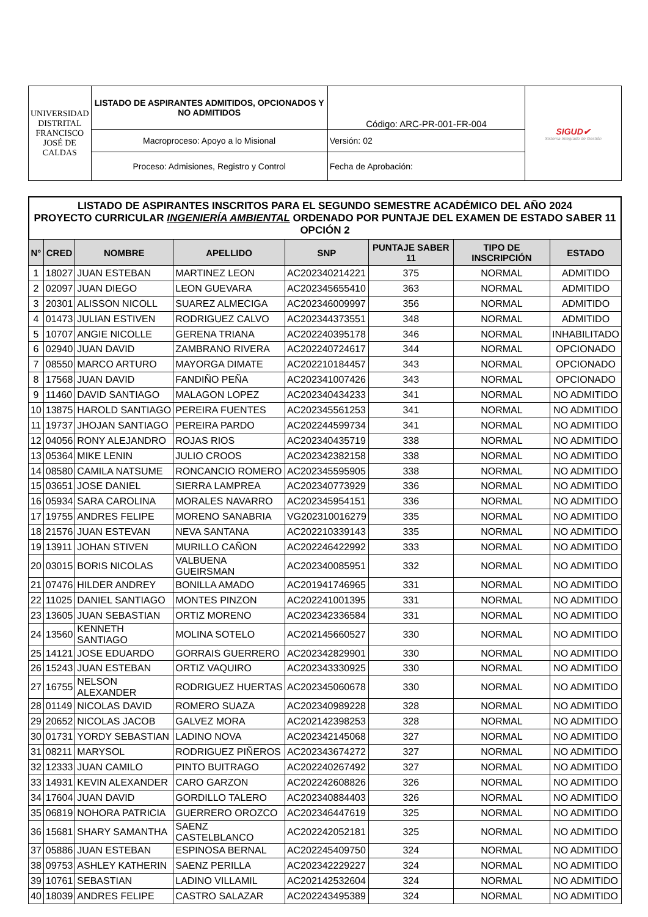| UNIVERSIDAD DISTRITAL FRANCISCO JOSÉ DE CALDAS | LISTADO DE ASPIRANTES ADMITIDOS, OPCIONADOS Y NO ADMITIDOS | Código: ARC-PR-001-FR-004 | SIGUD✔ Sistema Integrado de Gestión |
| | Macroproceso: Apoyo a lo Misional | Versión: 02 | |
| | Proceso: Admisiones, Registro y Control | Fecha de Aprobación: | |
LISTADO DE ASPIRANTES INSCRITOS PARA EL SEGUNDO SEMESTRE ACADÉMICO DEL AÑO 2024
PROYECTO CURRICULAR INGENIERÍA AMBIENTAL ORDENADO POR PUNTAJE DEL EXAMEN DE ESTADO SABER 11 OPCIÓN 2
| N° | CRED | NOMBRE | APELLIDO | SNP | PUNTAJE SABER 11 | TIPO DE INSCRIPCIÓN | ESTADO |
| --- | --- | --- | --- | --- | --- | --- | --- |
| 1 | 18027 | JUAN ESTEBAN | MARTINEZ LEON | AC202340214221 | 375 | NORMAL | ADMITIDO |
| 2 | 02097 | JUAN DIEGO | LEON GUEVARA | AC202345655410 | 363 | NORMAL | ADMITIDO |
| 3 | 20301 | ALISSON NICOLL | SUAREZ ALMECIGA | AC202346009997 | 356 | NORMAL | ADMITIDO |
| 4 | 01473 | JULIAN ESTIVEN | RODRIGUEZ CALVO | AC202344373551 | 348 | NORMAL | ADMITIDO |
| 5 | 10707 | ANGIE NICOLLE | GERENA TRIANA | AC202240395178 | 346 | NORMAL | INHABILITADO |
| 6 | 02940 | JUAN DAVID | ZAMBRANO RIVERA | AC202240724617 | 344 | NORMAL | OPCIONADO |
| 7 | 08550 | MARCO ARTURO | MAYORGA DIMATE | AC202210184457 | 343 | NORMAL | OPCIONADO |
| 8 | 17568 | JUAN DAVID | FANDIÑO PEÑA | AC202341007426 | 343 | NORMAL | OPCIONADO |
| 9 | 11460 | DAVID SANTIAGO | MALAGON LOPEZ | AC202340434233 | 341 | NORMAL | NO ADMITIDO |
| 10 | 13875 | HAROLD SANTIAGO | PEREIRA FUENTES | AC202345561253 | 341 | NORMAL | NO ADMITIDO |
| 11 | 19737 | JHOJAN SANTIAGO | PEREIRA PARDO | AC202244599734 | 341 | NORMAL | NO ADMITIDO |
| 12 | 04056 | RONY ALEJANDRO | ROJAS RIOS | AC202340435719 | 338 | NORMAL | NO ADMITIDO |
| 13 | 05364 | MIKE LENIN | JULIO CROOS | AC202342382158 | 338 | NORMAL | NO ADMITIDO |
| 14 | 08580 | CAMILA NATSUME | RONCANCIO ROMERO | AC202345595905 | 338 | NORMAL | NO ADMITIDO |
| 15 | 03651 | JOSE DANIEL | SIERRA LAMPREA | AC202340773929 | 336 | NORMAL | NO ADMITIDO |
| 16 | 05934 | SARA CAROLINA | MORALES NAVARRO | AC202345954151 | 336 | NORMAL | NO ADMITIDO |
| 17 | 19755 | ANDRES FELIPE | MORENO SANABRIA | VG202310016279 | 335 | NORMAL | NO ADMITIDO |
| 18 | 21576 | JUAN ESTEVAN | NEVA SANTANA | AC202210339143 | 335 | NORMAL | NO ADMITIDO |
| 19 | 13911 | JOHAN STIVEN | MURILLO CAÑON | AC202246422992 | 333 | NORMAL | NO ADMITIDO |
| 20 | 03015 | BORIS NICOLAS | VALBUENA GUEIRSMAN | AC202340085951 | 332 | NORMAL | NO ADMITIDO |
| 21 | 07476 | HILDER ANDREY | BONILLA AMADO | AC201941746965 | 331 | NORMAL | NO ADMITIDO |
| 22 | 11025 | DANIEL SANTIAGO | MONTES PINZON | AC202241001395 | 331 | NORMAL | NO ADMITIDO |
| 23 | 13605 | JUAN SEBASTIAN | ORTIZ MORENO | AC202342336584 | 331 | NORMAL | NO ADMITIDO |
| 24 | 13560 | KENNETH SANTIAGO | MOLINA SOTELO | AC202145660527 | 330 | NORMAL | NO ADMITIDO |
| 25 | 14121 | JOSE EDUARDO | GORRAIS GUERRERO | AC202342829901 | 330 | NORMAL | NO ADMITIDO |
| 26 | 15243 | JUAN ESTEBAN | ORTIZ VAQUIRO | AC202343330925 | 330 | NORMAL | NO ADMITIDO |
| 27 | 16755 | NELSON ALEXANDER | RODRIGUEZ HUERTAS | AC202345060678 | 330 | NORMAL | NO ADMITIDO |
| 28 | 01149 | NICOLAS DAVID | ROMERO SUAZA | AC202340989228 | 328 | NORMAL | NO ADMITIDO |
| 29 | 20652 | NICOLAS JACOB | GALVEZ MORA | AC202142398253 | 328 | NORMAL | NO ADMITIDO |
| 30 | 01731 | YORDY SEBASTIAN | LADINO NOVA | AC202342145068 | 327 | NORMAL | NO ADMITIDO |
| 31 | 08211 | MARYSOL | RODRIGUEZ PIÑEROS | AC202343674272 | 327 | NORMAL | NO ADMITIDO |
| 32 | 12333 | JUAN CAMILO | PINTO BUITRAGO | AC202240267492 | 327 | NORMAL | NO ADMITIDO |
| 33 | 14931 | KEVIN ALEXANDER | CARO GARZON | AC202242608826 | 326 | NORMAL | NO ADMITIDO |
| 34 | 17604 | JUAN DAVID | GORDILLO TALERO | AC202340884403 | 326 | NORMAL | NO ADMITIDO |
| 35 | 06819 | NOHORA PATRICIA | GUERRERO OROZCO | AC202346447619 | 325 | NORMAL | NO ADMITIDO |
| 36 | 15681 | SHARY SAMANTHA | SAENZ CASTELBLANCO | AC202242052181 | 325 | NORMAL | NO ADMITIDO |
| 37 | 05886 | JUAN ESTEBAN | ESPINOSA BERNAL | AC202245409750 | 324 | NORMAL | NO ADMITIDO |
| 38 | 09753 | ASHLEY KATHERIN | SAENZ PERILLA | AC202342229227 | 324 | NORMAL | NO ADMITIDO |
| 39 | 10761 | SEBASTIAN | LADINO VILLAMIL | AC202142532604 | 324 | NORMAL | NO ADMITIDO |
| 40 | 18039 | ANDRES FELIPE | CASTRO SALAZAR | AC202243495389 | 324 | NORMAL | NO ADMITIDO |